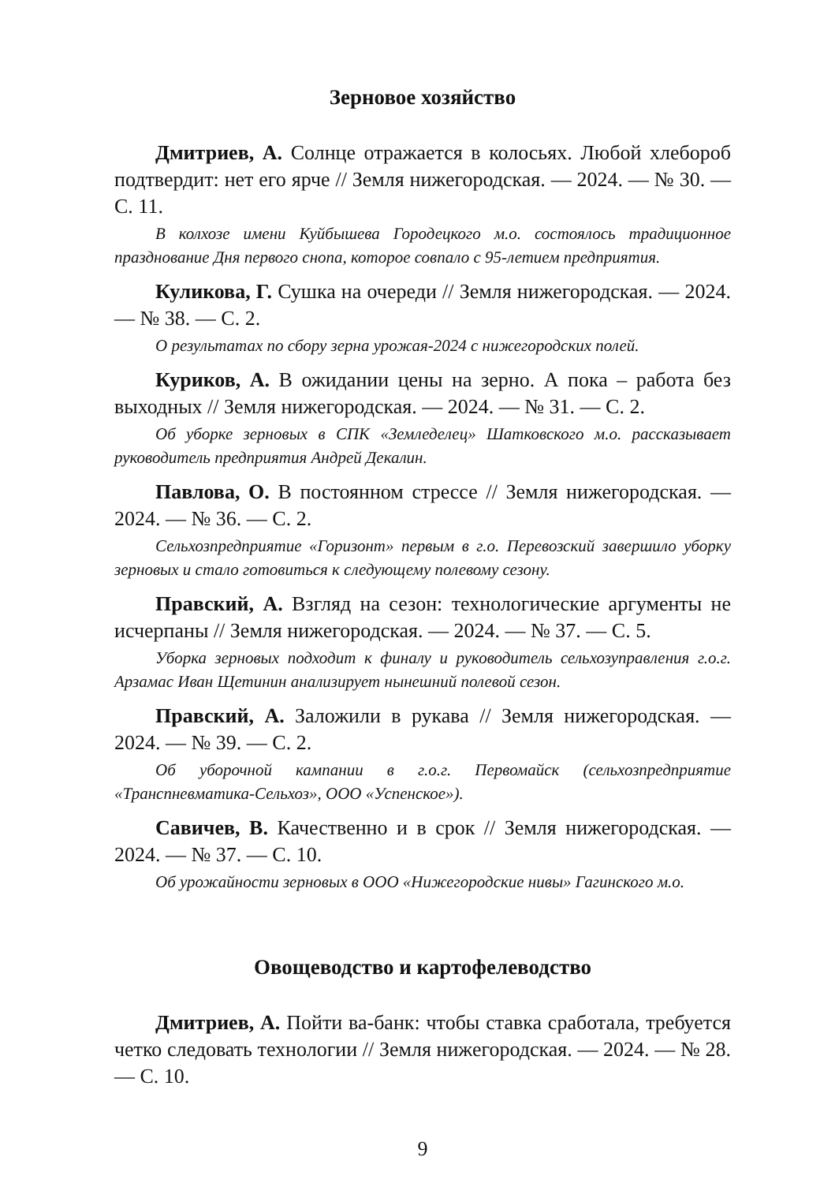Зерновое хозяйство
Дмитриев, А. Солнце отражается в колосьях. Любой хлебороб подтвердит: нет его ярче // Земля нижегородская. — 2024. — № 30. — С. 11.
В колхозе имени Куйбышева Городецкого м.о. состоялось традиционное празднование Дня первого снопа, которое совпало с 95-летием предприятия.
Куликова, Г. Сушка на очереди // Земля нижегородская. — 2024. — № 38. — С. 2.
О результатах по сбору зерна урожая-2024 с нижегородских полей.
Куриков, А. В ожидании цены на зерно. А пока – работа без выходных // Земля нижегородская. — 2024. — № 31. — С. 2.
Об уборке зерновых в СПК «Земледелец» Шатковского м.о. рассказывает руководитель предприятия Андрей Декалин.
Павлова, О. В постоянном стрессе // Земля нижегородская. — 2024. — № 36. — С. 2.
Сельхозпредприятие «Горизонт» первым в г.о. Перевозский завершило уборку зерновых и стало готовиться к следующему полевому сезону.
Правский, А. Взгляд на сезон: технологические аргументы не исчерпаны // Земля нижегородская. — 2024. — № 37. — С. 5.
Уборка зерновых подходит к финалу и руководитель сельхозуправления г.о.г. Арзамас Иван Щетинин анализирует нынешний полевой сезон.
Правский, А. Заложили в рукава // Земля нижегородская. — 2024. — № 39. — С. 2.
Об уборочной кампании в г.о.г. Первомайск (сельхозпредприятие «Транспневматика-Сельхоз», ООО «Успенское»).
Савичев, В. Качественно и в срок // Земля нижегородская. — 2024. — № 37. — С. 10.
Об урожайности зерновых в ООО «Нижегородские нивы» Гагинского м.о.
Овощеводство и картофелеводство
Дмитриев, А. Пойти ва-банк: чтобы ставка сработала, требуется четко следовать технологии // Земля нижегородская. — 2024. — № 28. — С. 10.
9